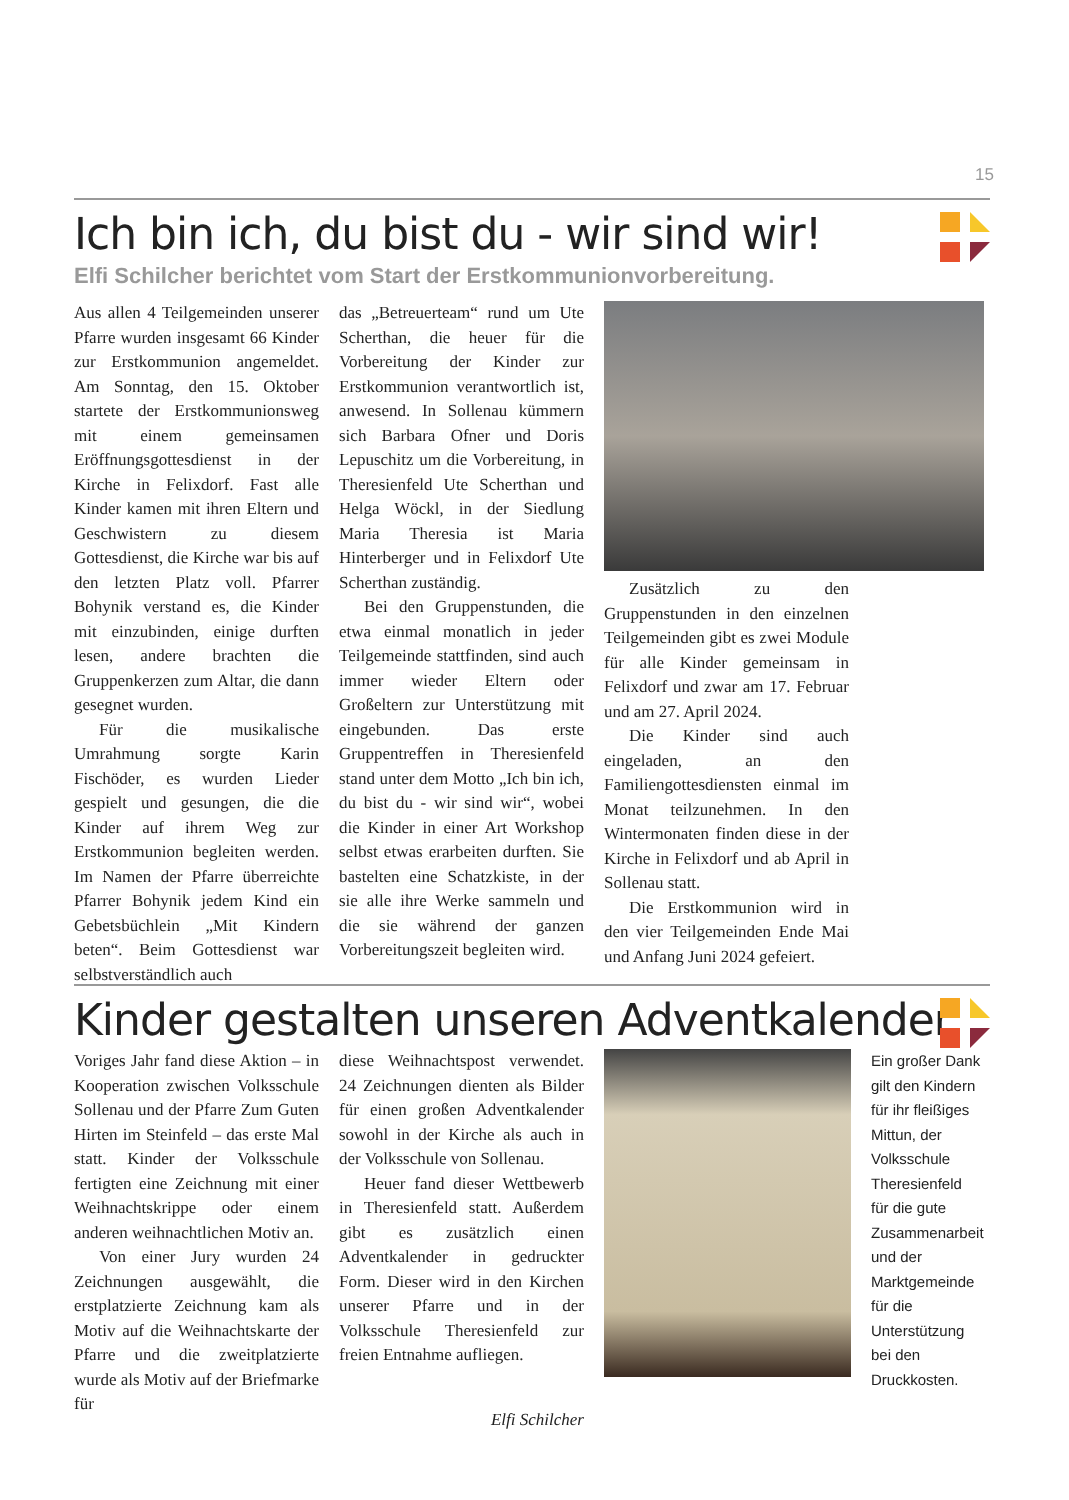15
Ich bin ich, du bist du - wir sind wir!
Elfi Schilcher berichtet vom Start der Erstkommunionvorbereitung.
Aus allen 4 Teilgemeinden unserer Pfarre wurden insgesamt 66 Kinder zur Erstkommunion angemeldet. Am Sonntag, den 15. Oktober startete der Erstkommunionsweg mit einem gemeinsamen Eröffnungsgottesdienst in der Kirche in Felixdorf. Fast alle Kinder kamen mit ihren Eltern und Geschwistern zu diesem Gottesdienst, die Kirche war bis auf den letzten Platz voll. Pfarrer Bohynik verstand es, die Kinder mit einzubinden, einige durften lesen, andere brachten die Gruppenkerzen zum Altar, die dann gesegnet wurden.
Für die musikalische Umrahmung sorgte Karin Fischöder, es wurden Lieder gespielt und gesungen, die die Kinder auf ihrem Weg zur Erstkommunion begleiten werden. Im Namen der Pfarre überreichte Pfarrer Bohynik jedem Kind ein Gebetsbüchlein „Mit Kindern beten“. Beim Gottesdienst war selbstverständlich auch
das „Betreuerteam“ rund um Ute Scherthan, die heuer für die Vorbereitung der Kinder zur Erstkommunion verantwortlich ist, anwesend. In Sollenau kümmern sich Barbara Ofner und Doris Lepuschitz um die Vorbereitung, in Theresienfeld Ute Scherthan und Helga Wöckl, in der Siedlung Maria Theresia ist Maria Hinterberger und in Felixdorf Ute Scherthan zuständig.
Bei den Gruppenstunden, die etwa einmal monatlich in jeder Teilgemeinde stattfinden, sind auch immer wieder Eltern oder Großeltern zur Unterstützung mit eingebunden. Das erste Gruppentreffen in Theresienfeld stand unter dem Motto „Ich bin ich, du bist du - wir sind wir“, wobei die Kinder in einer Art Workshop selbst etwas erarbeiten durften. Sie bastelten eine Schatzkiste, in der sie alle ihre Werke sammeln und die sie während der ganzen Vorbereitungszeit begleiten wird.
Zusätzlich zu den Gruppenstunden in den einzelnen Teilgemeinden gibt es zwei Module für alle Kinder gemeinsam in Felixdorf und zwar am 17. Februar und am 27. April 2024.
Die Kinder sind auch eingeladen, an den Familiengottesdiensten einmal im Monat teilzunehmen. In den Wintermonaten finden diese in der Kirche in Felixdorf und ab April in Sollenau statt.
Die Erstkommunion wird in den vier Teilgemeinden Ende Mai und Anfang Juni 2024 gefeiert.
Kinder gestalten unseren Adventkalender
Voriges Jahr fand diese Aktion – in Kooperation zwischen Volksschule Sollenau und der Pfarre Zum Guten Hirten im Steinfeld – das erste Mal statt. Kinder der Volksschule fertigten eine Zeichnung mit einer Weihnachtskrippe oder einem anderen weihnachtlichen Motiv an.
Von einer Jury wurden 24 Zeichnungen ausgewählt, die erstplatzierte Zeichnung kam als Motiv auf die Weihnachtskarte der Pfarre und die zweitplatzierte wurde als Motiv auf der Briefmarke für
diese Weihnachtspost verwendet. 24 Zeichnungen dienten als Bilder für einen großen Adventkalender sowohl in der Kirche als auch in der Volksschule von Sollenau.
Heuer fand dieser Wettbewerb in Theresienfeld statt. Außerdem gibt es zusätzlich einen Adventkalender in gedruckter Form. Dieser wird in den Kirchen unserer Pfarre und in der Volksschule Theresienfeld zur freien Entnahme aufliegen.
Elfi Schilcher
Ein großer Dank gilt den Kindern für ihr fleißiges Mittun, der Volksschule Theresienfeld für die gute Zusammenarbeit und der Marktgemeinde für die Unterstützung bei den Druckkosten.